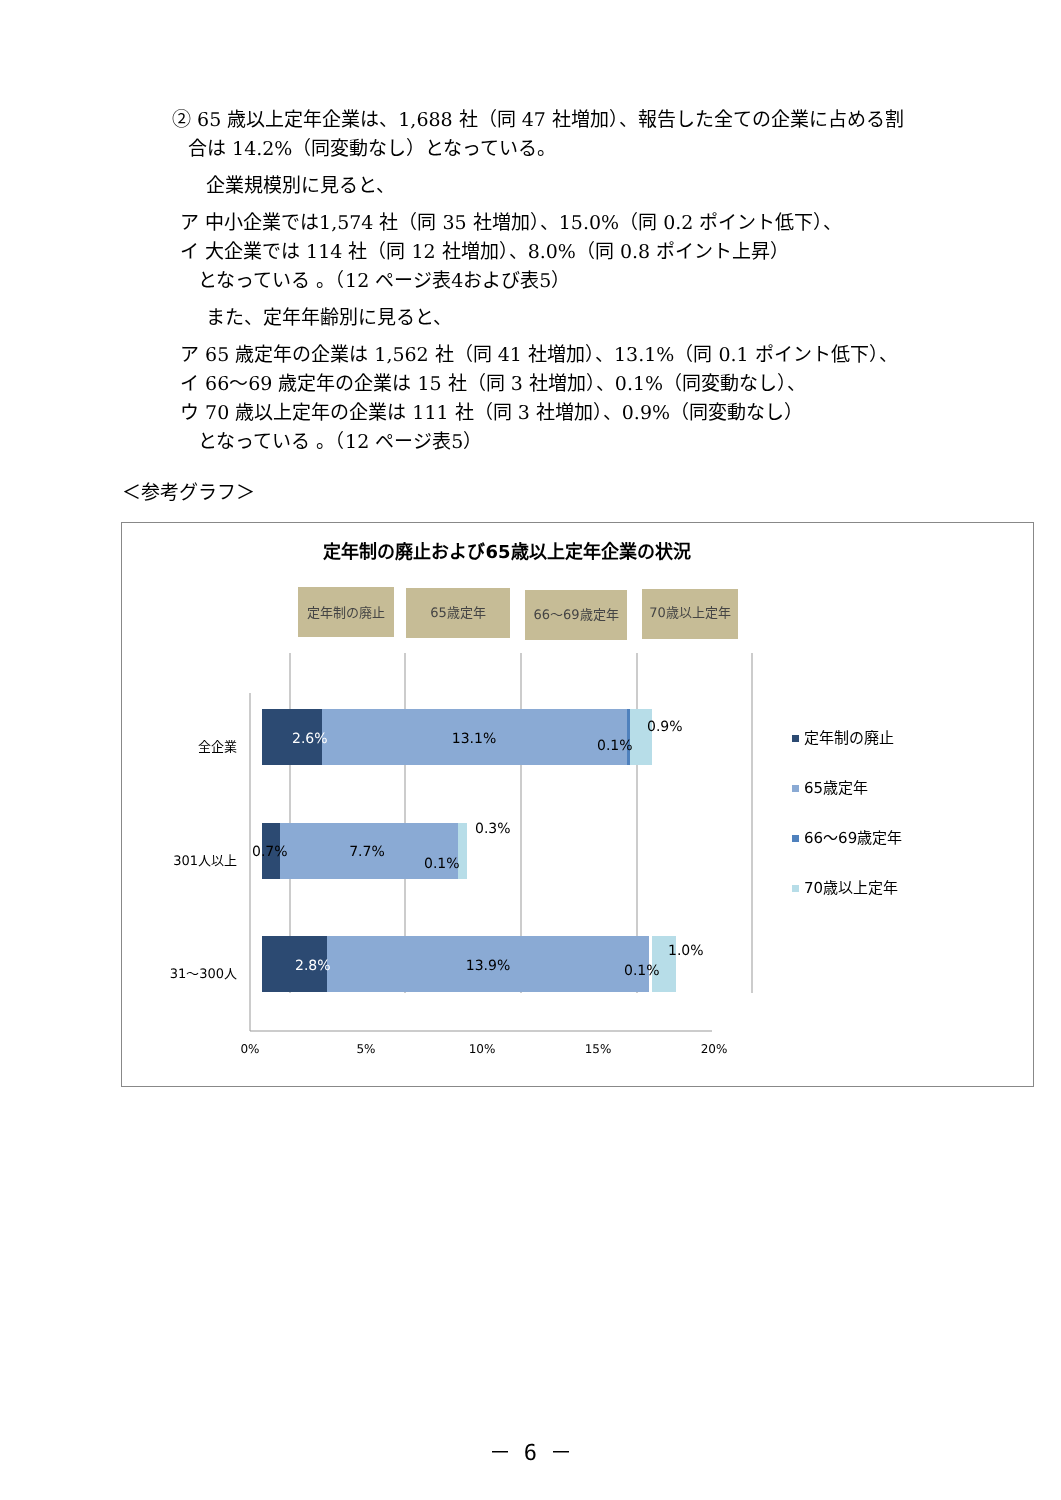② 65 歳以上定年企業は、1,688 社（同 47 社増加）、報告した全ての企業に占める割
合は 14.2%（同変動なし）となっている。
企業規模別に見ると、
ア 中小企業では1,574 社（同 35 社増加）、15.0%（同 0.2 ポイント低下）、
イ 大企業では 114 社（同 12 社増加）、8.0%（同 0.8 ポイント上昇）
となっている 。（12 ページ表4および表5）
また、定年年齢別に見ると、
ア 65 歳定年の企業は 1,562 社（同 41 社増加）、13.1%（同 0.1 ポイント低下）、
イ 66～69 歳定年の企業は 15 社（同 3 社増加）、0.1%（同変動なし）、
ウ 70 歳以上定年の企業は 111 社（同 3 社増加）、0.9%（同変動なし）
となっている 。（12 ページ表5）
＜参考グラフ＞
定年制の廃止および65歳以上定年企業の状況
定年制の廃止
65歳定年
66～69歳定年
70歳以上定年
2.6%
13.1%
0.1%
0.9%
0.7%
7.7%
0.1%
0.3%
2.8%
13.9%
0.1%
1.0%
全企業
301人以上
31～300人
0%
5%
10%
15%
20%
定年制の廃止
65歳定年
66～69歳定年
70歳以上定年
－ 6 －